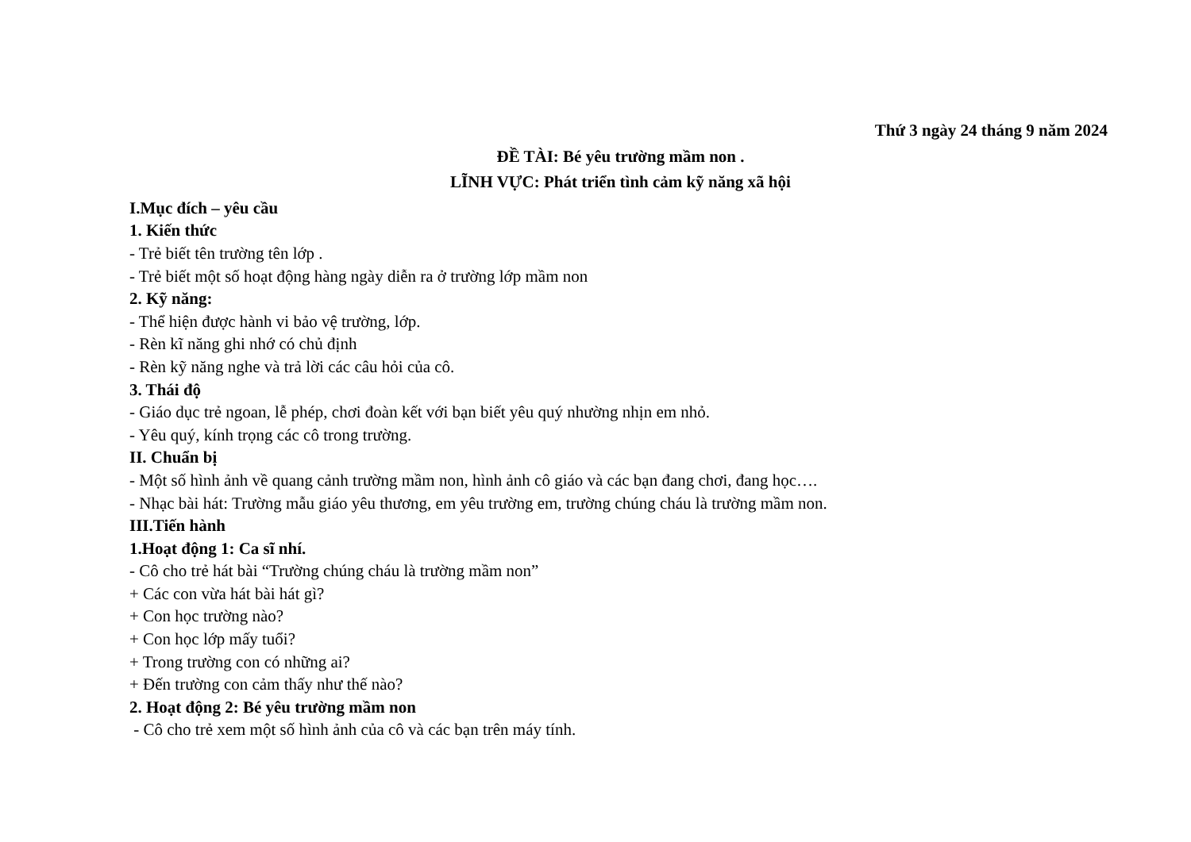Thứ 3 ngày 24 tháng 9 năm 2024
ĐỀ TÀI: Bé yêu trường mầm non .
LĨNH VỰC: Phát triển tình cảm kỹ năng xã hội
I.Mục đích – yêu cầu
1. Kiến thức
- Trẻ biết tên trường tên lớp .
- Trẻ biết một số hoạt động hàng ngày diễn ra ở trường lớp mầm non
2. Kỹ năng:
- Thể hiện được hành vi bảo vệ trường, lớp.
- Rèn kĩ năng ghi nhớ có chủ định
- Rèn kỹ năng nghe và trả lời các câu hỏi của cô.
3. Thái độ
- Giáo dục trẻ ngoan, lễ phép, chơi đoàn kết với bạn biết yêu quý nhường nhịn em nhỏ.
- Yêu quý, kính trọng các cô trong trường.
II. Chuẩn bị
- Một số hình ảnh về quang cảnh trường mầm non, hình ảnh cô giáo và các bạn đang chơi, đang học….
- Nhạc bài hát: Trường mẫu giáo yêu thương, em yêu trường em, trường chúng cháu là trường mầm non.
III.Tiến hành
1.Hoạt động 1: Ca sĩ nhí.
- Cô cho trẻ hát bài “Trường chúng cháu là trường mầm non”
+ Các con vừa hát bài hát gì?
+ Con học trường nào?
+ Con học lớp mấy tuổi?
+ Trong trường con có những ai?
+ Đến trường con cảm thấy như thế nào?
2. Hoạt động 2: Bé yêu trường mầm non
- Cô cho trẻ xem một số hình ảnh của cô và các bạn trên máy tính.